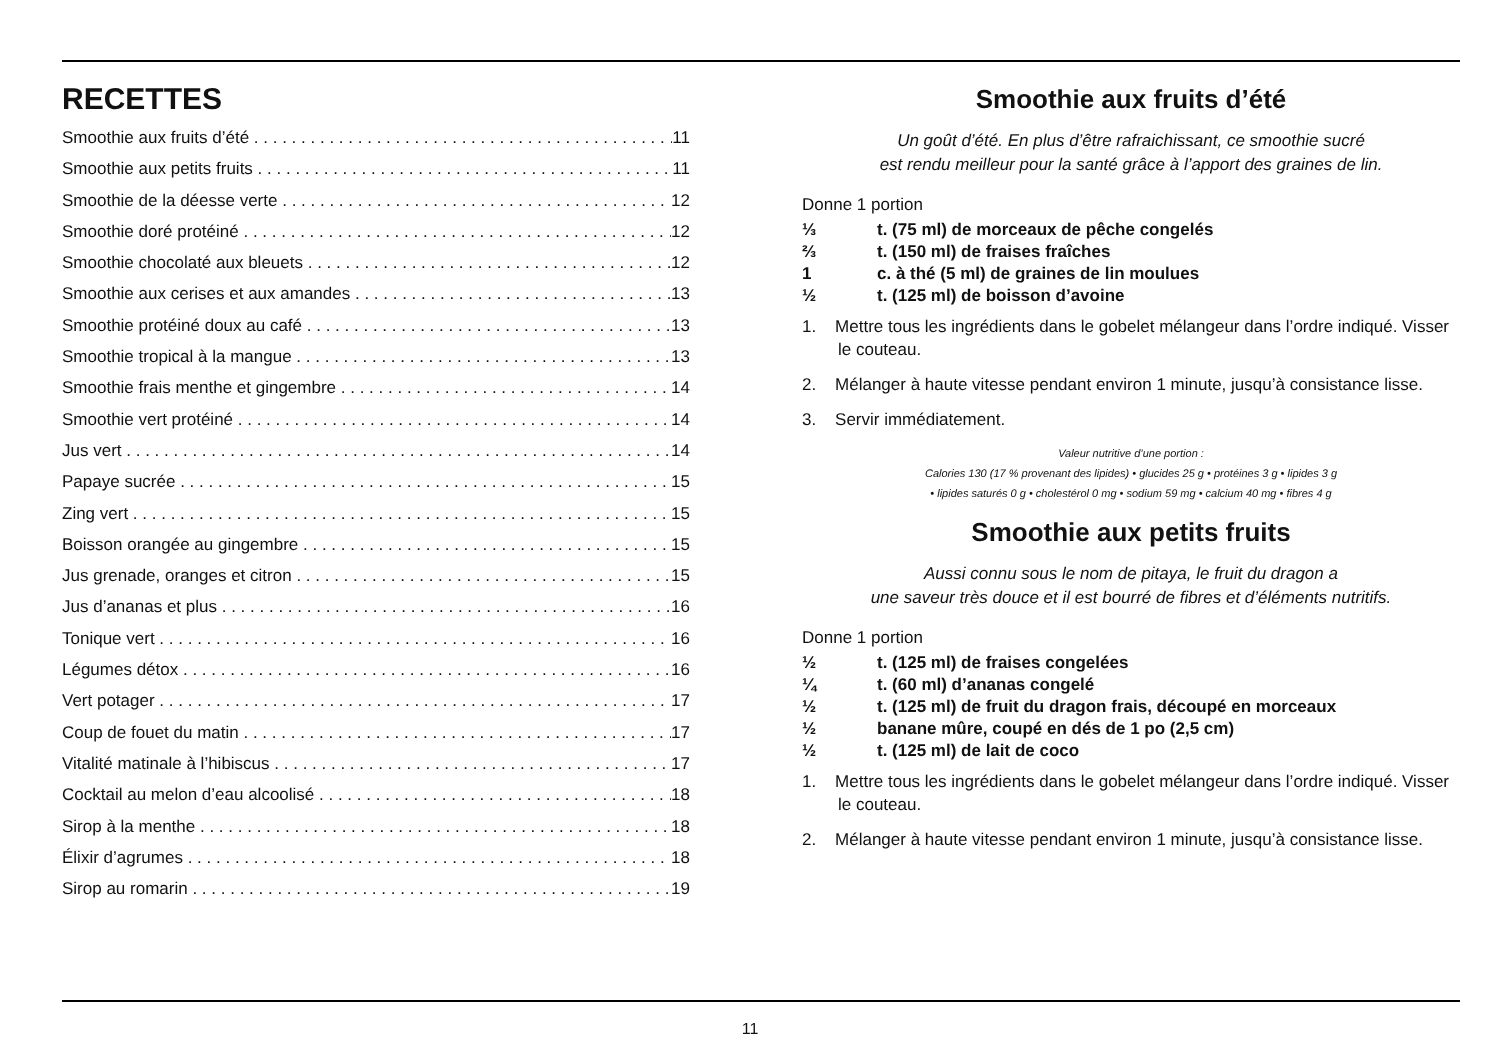RECETTES
Smoothie aux fruits d’été 11
Smoothie aux petits fruits 11
Smoothie de la déesse verte 12
Smoothie doré protéiné 12
Smoothie chocolaté aux bleuets 12
Smoothie aux cerises et aux amandes 13
Smoothie protéiné doux au café 13
Smoothie tropical à la mangue 13
Smoothie frais menthe et gingembre 14
Smoothie vert protéiné 14
Jus vert 14
Papaye sucrée 15
Zing vert 15
Boisson orangée au gingembre 15
Jus grenade, oranges et citron 15
Jus d’ananas et plus 16
Tonique vert 16
Légumes détox 16
Vert potager 17
Coup de fouet du matin 17
Vitalité matinale à l’hibiscus 17
Cocktail au melon d’eau alcoolisé 18
Sirop à la menthe 18
Élixir d’agrumes 18
Sirop au romarin 19
Smoothie aux fruits d’été
Un goût d’été. En plus d’être rafraichissant, ce smoothie sucré
est rendu meilleur pour la santé grâce à l’apport des graines de lin.
Donne 1 portion
⅓ t. (75 ml) de morceaux de pêche congelés
⅔ t. (150 ml) de fraises fraîches
1 c. à thé (5 ml) de graines de lin moulues
½ t. (125 ml) de boisson d’avoine
1. Mettre tous les ingrédients dans le gobelet mélangeur dans l’ordre indiqué. Visser le couteau.
2. Mélanger à haute vitesse pendant environ 1 minute, jusqu’à consistance lisse.
3. Servir immédiatement.
Valeur nutritive d’une portion :
Calories 130 (17 % provenant des lipides) • glucides 25 g • protéines 3 g • lipides 3 g
• lipides saturés 0 g • cholestérol 0 mg • sodium 59 mg • calcium 40 mg • fibres 4 g
Smoothie aux petits fruits
Aussi connu sous le nom de pitaya, le fruit du dragon a
une saveur très douce et il est bourré de fibres et d’éléments nutritifs.
Donne 1 portion
½ t. (125 ml) de fraises congelées
¼ t. (60 ml) d’ananas congelé
½ t. (125 ml) de fruit du dragon frais, découpé en morceaux
½ banane mûre, coupé en dés de 1 po (2,5 cm)
½ t. (125 ml) de lait de coco
1. Mettre tous les ingrédients dans le gobelet mélangeur dans l’ordre indiqué. Visser le couteau.
2. Mélanger à haute vitesse pendant environ 1 minute, jusqu’à consistance lisse.
11